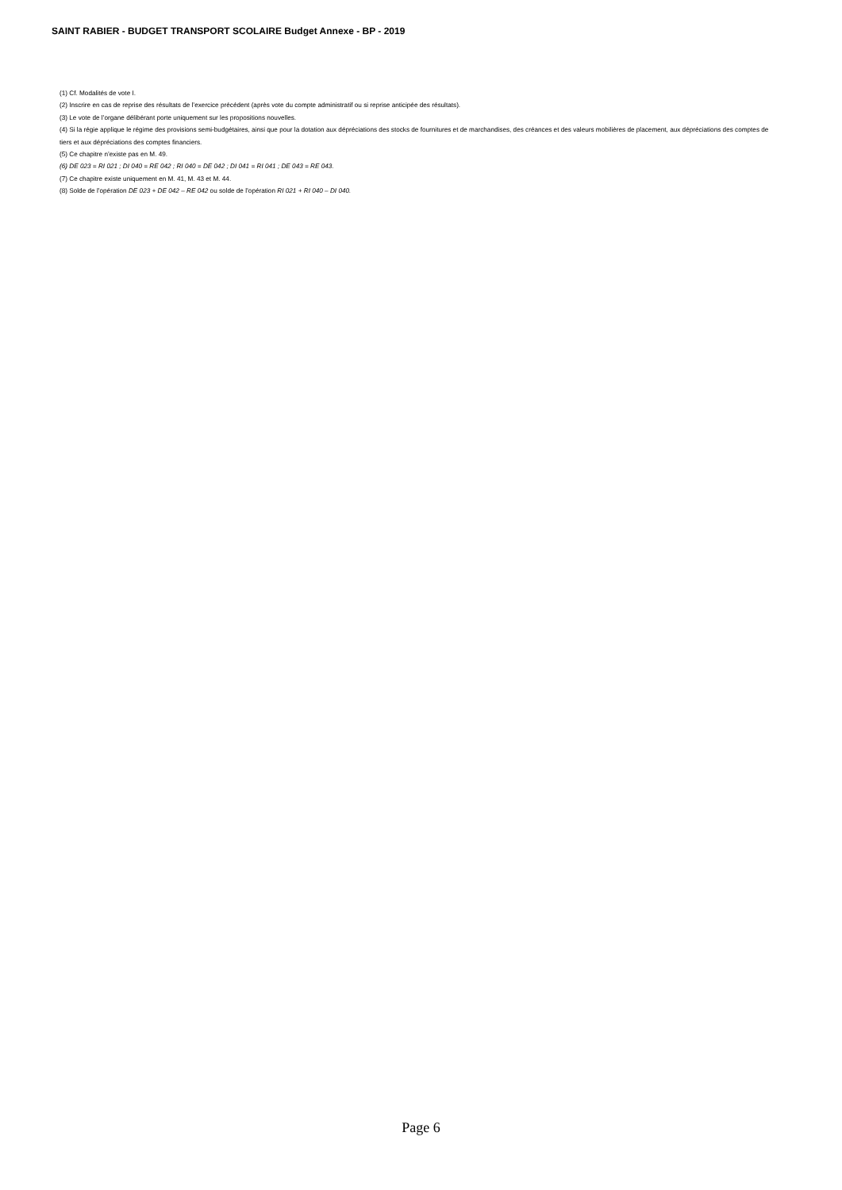SAINT RABIER - BUDGET TRANSPORT SCOLAIRE Budget Annexe - BP - 2019
(1) Cf. Modalités de vote I.
(2) Inscrire en cas de reprise des résultats de l’exercice précédent (après vote du compte administratif ou si reprise anticipée des résultats).
(3) Le vote de l’organe délibérant porte uniquement sur les propositions nouvelles.
(4) Si la régie applique le régime des provisions semi-budgétaires, ainsi que pour la dotation aux dépréciations des stocks de fournitures et de marchandises, des créances et des valeurs mobilières de placement, aux dépréciations des comptes de tiers et aux dépréciations des comptes financiers.
(5) Ce chapitre n’existe pas en M. 49.
(6) DE 023 = RI 021 ; DI 040 = RE 042 ; RI 040 = DE 042 ; DI 041 = RI 041 ; DE 043 = RE 043.
(7) Ce chapitre existe uniquement en M. 41, M. 43 et M. 44.
(8) Solde de l’opération DE 023 + DE 042 – RE 042 ou solde de l’opération RI 021 + RI 040 – DI 040.
Page 6